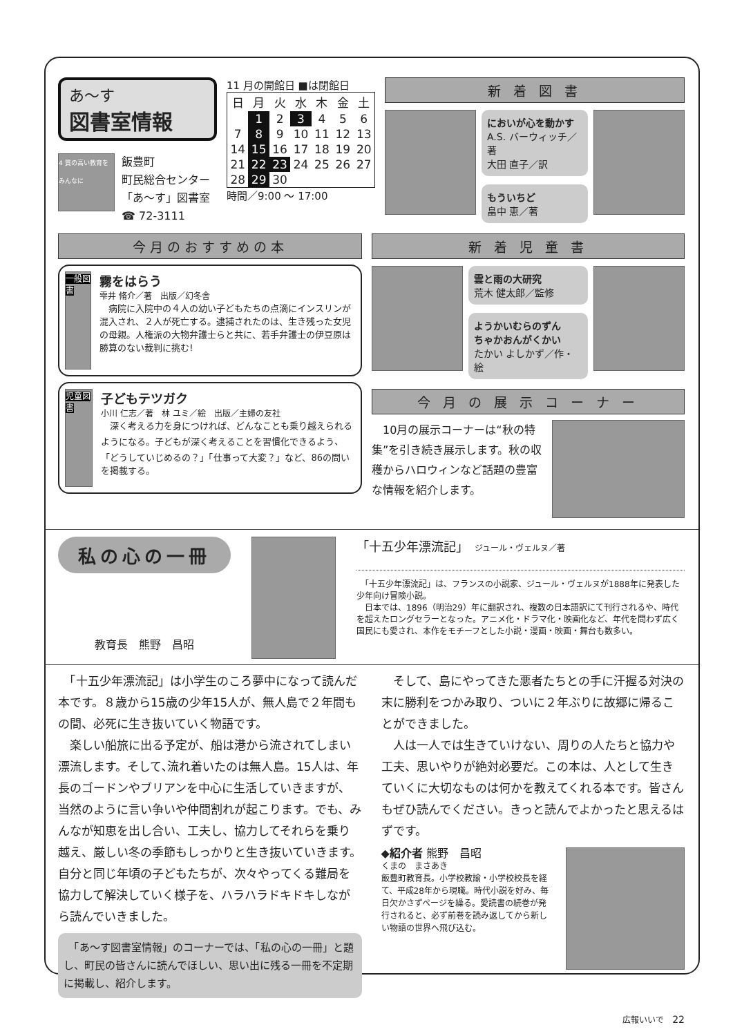あ〜す
図書室情報
4 質の高い教育をみんなに
飯豊町
町民総合センター
「あ〜す」図書室
☎ 72-3111
11 月の開館日 ■は閉館日
| 日 | 月 | 火 | 水 | 木 | 金 | 土 |
| | 1 | 2 | 3 | 4 | 5 | 6 |
| 7 | 8 | 9 | 10 | 11 | 12 | 13 |
| 14 | 15 | 16 | 17 | 18 | 19 | 20 |
| 21 | 22 | 23 | 24 | 25 | 26 | 27 |
| 28 | 29 | 30 | | | | |
時間／9:00 〜 17:00
新 着 図 書
においが心を動かす
A.S. バーウィッチ／著
大田 直子／訳
もういちど
畠中 恵／著
今月のおすすめの本
一般図書
霧をはらう
雫井 脩介／著　出版／幻冬舎
　病院に入院中の４人の幼い子どもたちの点滴にインスリンが混入され、２人が死亡する。逮捕されたのは、生き残った女児の母親。人権派の大物弁護士らと共に、若手弁護士の伊豆原は勝算のない裁判に挑む!
児童図書
子どもテツガク
小川 仁志／著　林 ユミ／絵　出版／主婦の友社
　深く考える力を身につければ、どんなことも乗り越えられるようになる。子どもが深く考えることを習慣化できるよう、「どうしていじめるの？」「仕事って大変？」など、86の問いを掲載する。
新 着 児 童 書
雲と雨の大研究
荒木 健太郎／監修
ようかいむらのずん
ちゃかおんがくかい
たかい よしかず／作・絵
今 月 の 展 示 コ ー ナ ー
　10月の展示コーナーは“秋の特集”を引き続き展示します。秋の収穫からハロウィンなど話題の豊富な情報を紹介します。
私の心の一冊
教育長　熊野　昌昭
「十五少年漂流記」　ジュール・ヴェルヌ／著
　「十五少年漂流記」は、フランスの小説家、ジュール・ヴェルヌが1888年に発表した少年向け冒険小説。
　日本では、1896（明治29）年に翻訳され、複数の日本語訳にて刊行されるや、時代を超えたロングセラーとなった。アニメ化・ドラマ化・映画化など、年代を問わず広く国民にも愛され、本作をモチーフとした小説・漫画・映画・舞台も数多い。
　「十五少年漂流記」は小学生のころ夢中になって読んだ本です。８歳から15歳の少年15人が、無人島で２年間もの間、必死に生き抜いていく物語です。
　楽しい船旅に出る予定が、船は港から流されてしまい漂流します。そして､流れ着いたのは無人島。15人は、年長のゴードンやブリアンを中心に生活していきますが、当然のように言い争いや仲間割れが起こります。でも、みんなが知恵を出し合い、工夫し、協力してそれらを乗り越え、厳しい冬の季節もしっかりと生き抜いていきます。自分と同じ年頃の子どもたちが、次々やってくる難局を協力して解決していく様子を、ハラハラドキドキしながら読んでいきました。
　「あ〜す図書室情報」のコーナーでは、「私の心の一冊」と題し、町民の皆さんに読んでほしい、思い出に残る一冊を不定期に掲載し、紹介します。
　そして、島にやってきた悪者たちとの手に汗握る対決の末に勝利をつかみ取り、ついに２年ぶりに故郷に帰ることができました。
　人は一人では生きていけない、周りの人たちと協力や工夫、思いやりが絶対必要だ。この本は、人として生きていくに大切なものは何かを教えてくれる本です。皆さんもぜひ読んでください。きっと読んでよかったと思えるはずです。
◆紹介者 熊野　昌昭
くまの　まさあき
飯豊町教育長。小学校教諭・小学校校長を経て、平成28年から現職。時代小説を好み、毎日欠かさずページを繰る。愛読書の続巻が発行されると、必ず前巻を読み返してから新しい物語の世界へ飛び込む。
広報いいで　22